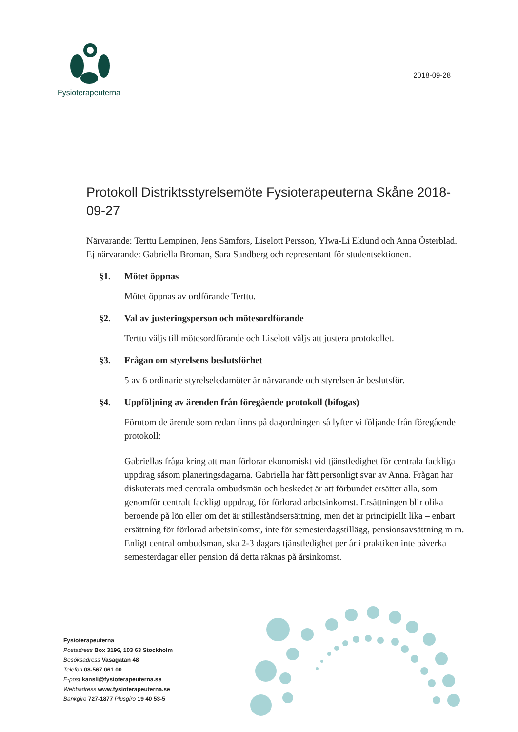Fysioterapeuterna
2018-09-28
Protokoll Distriktsstyrelsemöte Fysioterapeuterna Skåne 2018-09-27
Närvarande: Terttu Lempinen, Jens Sämfors, Liselott Persson, Ylwa-Li Eklund och Anna Österblad.
Ej närvarande: Gabriella Broman, Sara Sandberg och representant för studentsektionen.
§1. Mötet öppnas
Mötet öppnas av ordförande Terttu.
§2. Val av justeringsperson och mötesordförande
Terttu väljs till mötesordförande och Liselott väljs att justera protokollet.
§3. Frågan om styrelsens beslutsförhet
5 av 6 ordinarie styrelseledamöter är närvarande och styrelsen är beslutsför.
§4. Uppföljning av ärenden från föregående protokoll (bifogas)
Förutom de ärende som redan finns på dagordningen så lyfter vi följande från föregående protokoll:
Gabriellas fråga kring att man förlorar ekonomiskt vid tjänstledighet för centrala fackliga uppdrag såsom planeringsdagarna. Gabriella har fått personligt svar av Anna. Frågan har diskuterats med centrala ombudsmän och beskedet är att förbundet ersätter alla, som genomför centralt fackligt uppdrag, för förlorad arbetsinkomst. Ersättningen blir olika beroende på lön eller om det är stilleståndsersättning, men det är principiellt lika – enbart ersättning för förlorad arbetsinkomst, inte för semesterdagstillägg, pensionsavsättning m m. Enligt central ombudsman, ska 2-3 dagars tjänstledighet per år i praktiken inte påverka semesterdagar eller pension då detta räknas på årsinkomst.
Fysioterapeuterna
Postadress Box 3196, 103 63 Stockholm
Besöksadress Vasagatan 48
Telefon 08-567 061 00
E-post kansli@fysioterapeuterna.se
Webbadress www.fysioterapeuterna.se
Bankgiro 727-1877 Plusgiro 19 40 53-5